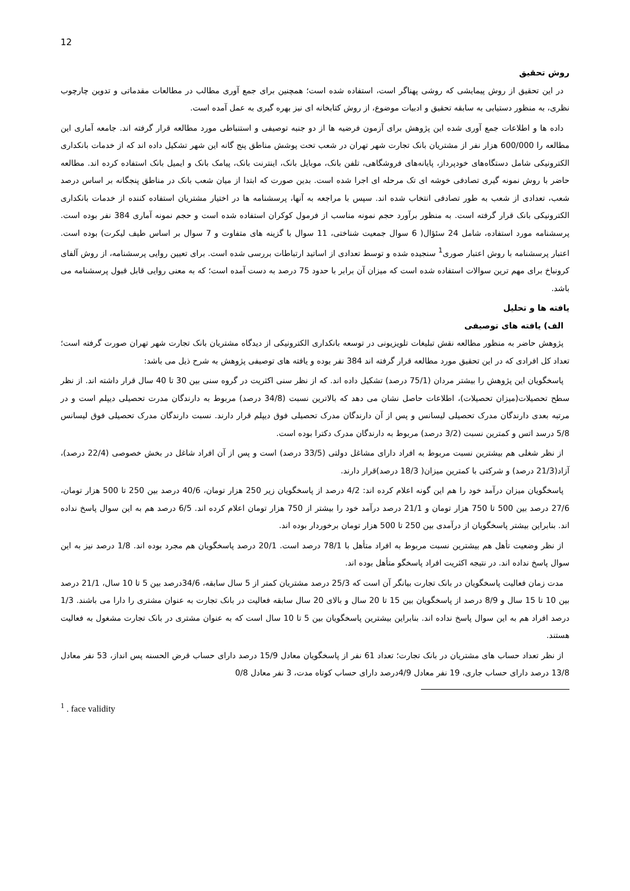12
روش تحقیق
در این تحقیق از روش پیمایشی که روشی پهناگر است، استفاده شده است؛ همچنین برای جمع آوری مطالب در مطالعات مقدماتی و تدوین چارچوب نظری، به منظور دستیابی به سابقه تحقیق و ادبیات موضوع، از روش کتابخانه ای نیز بهره گیری به عمل آمده است.
داده ها و اطلاعات جمع آوری شده این پژوهش برای آزمون فرضیه ها از دو جنبه توصیفی و استنباطی مورد مطالعه قرار گرفته اند. جامعه آماری این مطالعه را 600/000 هزار نفر از مشتریان بانک تجارت شهر تهران در شعب تحت پوشش مناطق پنج گانه این شهر تشکیل داده اند که از خدمات بانکداری الکترونیکی شامل دستگاه‌های خودپرداز، پایانه‌های فروشگاهی، تلفن بانک، موبایل بانک، اینترنت بانک، پیامک بانک و ایمیل بانک استفاده کرده اند. مطالعه حاضر با روش نمونه گیری تصادفی خوشه ای تک مرحله ای اجرا شده است. بدین صورت که ابتدا از میان شعب بانک در مناطق پنجگانه بر اساس درصد شعب، تعدادی از شعب به طور تصادفی انتخاب شده اند. سپس با مراجعه به آنها، پرسشنامه ها در اختیار مشتریان استفاده کننده از خدمات بانکداری الکترونیکی بانک قرار گرفته است. به منظور برآورد حجم نمونه مناسب از فرمول کوکران استفاده شده است و حجم نمونه آماری 384 نفر بوده است. پرسشنامه مورد استفاده، شامل 24 سئؤال( 6 سوال جمعیت شناختی، 11 سوال با گزینه های متفاوت و 7 سوال بر اساس طیف لیکرت) بوده است. اعتبار پرسشنامه با روش اعتبار صوری<sup>1</sup> سنجیده شده و توسط تعدادی از اساتید ارتباطات بررسی شده است. برای تعیین روایی پرسشنامه، از روش آلفای کرونباخ برای مهم ترین سوالات استفاده شده است که میزان آن برابر با حدود 75 درصد به دست آمده است؛ که به معنی روایی قابل قبول پرسشنامه می باشد.
یافته ها و تحلیل
الف) یافته های توصیفی
پژوهش حاضر به منظور مطالعه نقش تبلیغات تلویزیونی در توسعه بانکداری الکترونیکی از دیدگاه مشتریان بانک تجارت شهر تهران صورت گرفته است؛ تعداد کل افرادی که در این تحقیق مورد مطالعه قرار گرفته اند 384 نفر بوده و یافته های توصیفی پژوهش به شرح ذیل می باشد:
پاسخگویان این پژوهش را بیشتر مردان (75/1 درصد) تشکیل داده اند. که از نظر سنی اکثریت در گروه سنی بین 30 تا 40 سال قرار داشته اند. از نظر سطح تحصیلات(میزان تحصیلات)، اطلاعات حاصل نشان می دهد که بالاترین نسبت (34/8 درصد) مربوط به دارندگان مدرت تحصیلی دیپلم است و در مرتبه بعدی دارندگان مدرک تحصیلی لیسانس و پس از آن دارندگان مدرک تحصیلی فوق دیپلم قرار دارند. نسبت دارندگان مدرک تحصیلی فوق لیسانس 5/8 درسد اتس و کمترین نسبت (3/2 درصد) مربوط به دارندگان مدرک دکترا بوده است.
از نظر شغلی هم بیشترین نسبت مربوط به افراد دارای مشاغل دولتی (33/5 درصد) است و پس از آن افراد شاغل در بخش خصوصی (22/4 درصد)، آزاد(21/3 درصد) و شرکتی با کمترین میزان( 18/3 درصد)قرار دارند.
پاسخگویان میزان درآمد خود را هم این گونه اعلام کرده اند: 4/2 درصد از پاسخگویان زیر 250 هزار تومان، 40/6 درصد بین 250 تا 500 هزار تومان، 27/6 درصد بین 500 تا 750 هزار تومان و 21/1 درصد درآمد خود را بیشتر از 750 هزار تومان اعلام کرده اند. 6/5 درصد هم به این سوال پاسخ نداده اند. بنابراین بیشتر پاسخگویان از درآمدی بین 250 تا 500 هزار تومان برخوردار بوده اند.
از نظر وضعیت تأهل هم بیشترین نسبت مربوط به افراد متأهل با 78/1 درصد است. 20/1 درصد پاسخگویان هم مجرد بوده اند. 1/8 درصد نیز به این سوال پاسخ نداده اند. در نتیجه اکثریت افراد پاسخگو متأهل بوده اند.
مدت زمان فعالیت پاسخگویان در بانک تجارت بیانگر آن است که 25/3 درصد مشتریان کمتر از 5 سال سابقه، 34/6درصد بین 5 تا 10 سال، 21/1 درصد بین 10 تا 15 سال و 8/9 درصد از پاسخگویان بین 15 تا 20 سال و بالای 20 سال سابقه فعالیت در بانک تجارت به عنوان مشتری را دارا می باشند. 1/3 درصد افراد هم به این سوال پاسخ نداده اند. بنابراین بیشترین پاسخگویان بین 5 تا 10 سال است که به عنوان مشتری در بانک تجارت مشغول به فعالیت هستند.
از نظر تعداد حساب های مشتریان در بانک تجارت؛ تعداد 61 نفر از پاسخگویان معادل 15/9 درصد دارای حساب قرض الحسنه پس انداز، 53 نفر معادل 13/8 درصد دارای حساب جاری، 19 نفر معادل 4/9درصد دارای حساب کوتاه مدت، 3 نفر معادل 0/8
<sup>1</sup> . face validity